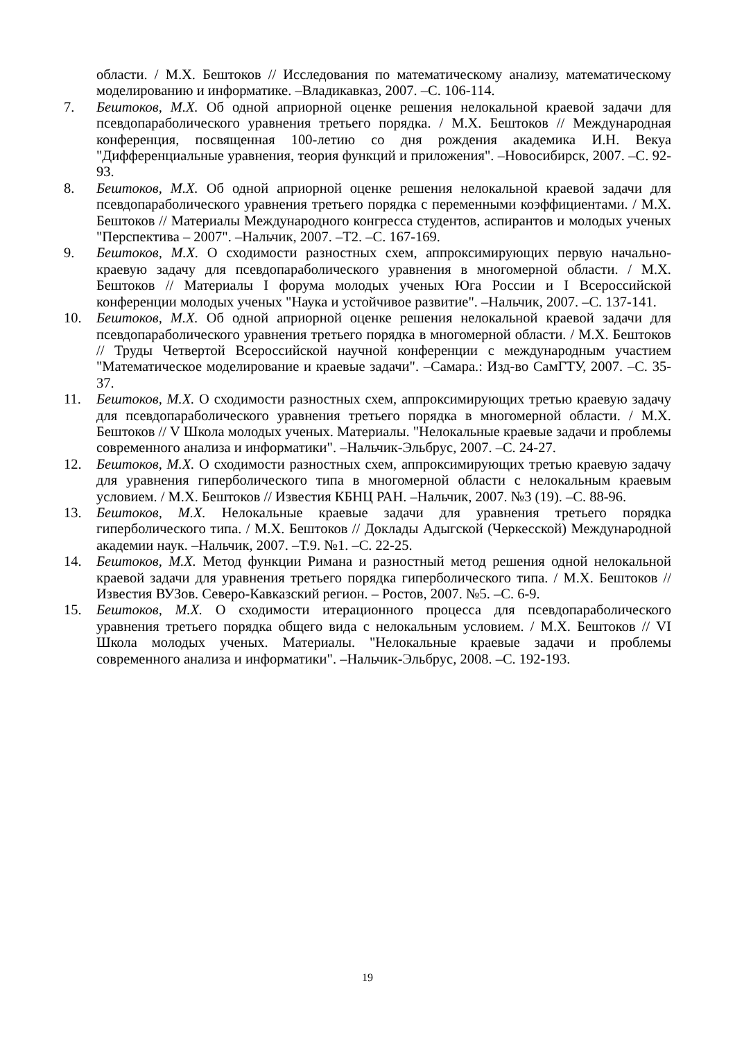области. / М.Х. Бештоков // Исследования по математическому анализу, математическому моделированию и информатике. –Владикавказ, 2007. –С. 106-114.
7. Бештоков, М.Х. Об одной априорной оценке решения нелокальной краевой задачи для псевдопараболического уравнения третьего порядка. / М.Х. Бештоков // Международная конференция, посвященная 100-летию со дня рождения академика И.Н. Векуа "Дифференциальные уравнения, теория функций и приложения". –Новосибирск, 2007. –С. 92-93.
8. Бештоков, М.Х. Об одной априорной оценке решения нелокальной краевой задачи для псевдопараболического уравнения третьего порядка с переменными коэффициентами. / М.Х. Бештоков // Материалы Международного конгресса студентов, аспирантов и молодых ученых "Перспектива – 2007". –Нальчик, 2007. –Т2. –С. 167-169.
9. Бештоков, М.Х. О сходимости разностных схем, аппроксимирующих первую начально-краевую задачу для псевдопараболического уравнения в многомерной области. / М.Х. Бештоков // Материалы I форума молодых ученых Юга России и I Всероссийской конференции молодых ученых "Наука и устойчивое развитие". –Нальчик, 2007. –С. 137-141.
10. Бештоков, М.Х. Об одной априорной оценке решения нелокальной краевой задачи для псевдопараболического уравнения третьего порядка в многомерной области. / М.Х. Бештоков // Труды Четвертой Всероссийской научной конференции с международным участием "Математическое моделирование и краевые задачи". –Самара.: Изд-во СамГТУ, 2007. –С. 35-37.
11. Бештоков, М.Х. О сходимости разностных схем, аппроксимирующих третью краевую задачу для псевдопараболического уравнения третьего порядка в многомерной области. / М.Х. Бештоков // V Школа молодых ученых. Материалы. "Нелокальные краевые задачи и проблемы современного анализа и информатики". –Нальчик-Эльбрус, 2007. –С. 24-27.
12. Бештоков, М.Х. О сходимости разностных схем, аппроксимирующих третью краевую задачу для уравнения гиперболического типа в многомерной области с нелокальным краевым условием. / М.Х. Бештоков // Известия КБНЦ РАН. –Нальчик, 2007. №3 (19). –С. 88-96.
13. Бештоков, М.Х. Нелокальные краевые задачи для уравнения третьего порядка гиперболического типа. / М.Х. Бештоков // Доклады Адыгской (Черкесской) Международной академии наук. –Нальчик, 2007. –Т.9. №1. –С. 22-25.
14. Бештоков, М.Х. Метод функции Римана и разностный метод решения одной нелокальной краевой задачи для уравнения третьего порядка гиперболического типа. / М.Х. Бештоков // Известия ВУЗов. Северо-Кавказский регион. – Ростов, 2007. №5. –С. 6-9.
15. Бештоков, М.Х. О сходимости итерационного процесса для псевдопараболического уравнения третьего порядка общего вида с нелокальным условием. / М.Х. Бештоков // VI Школа молодых ученых. Материалы. "Нелокальные краевые задачи и проблемы современного анализа и информатики". –Нальчик-Эльбрус, 2008. –С. 192-193.
19